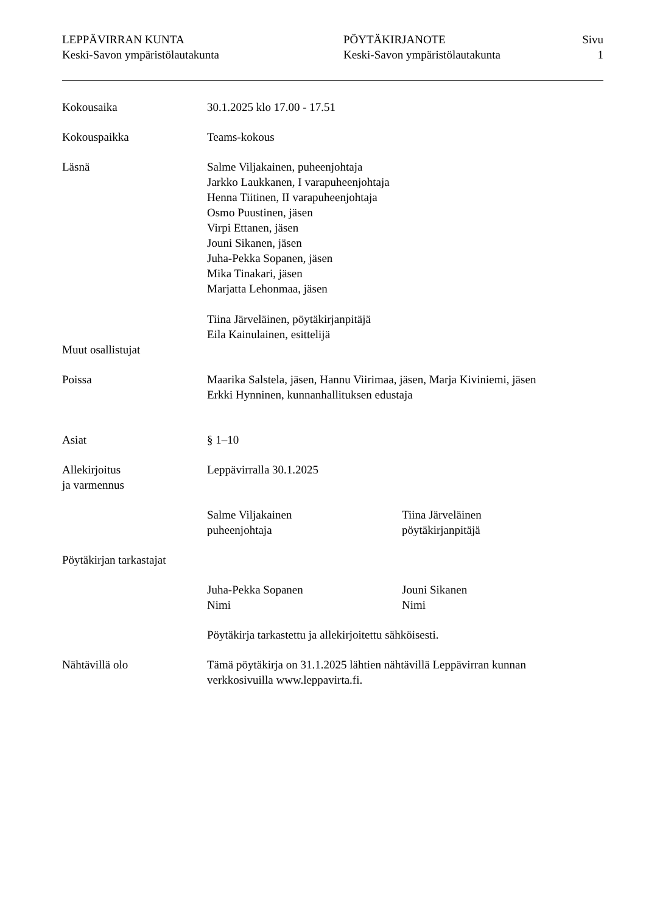LEPPÄVIRRAN KUNTA
Keski-Savon ympäristölautakunta
PÖYTÄKIRJANOTE
Keski-Savon ympäristölautakunta
Sivu
1
Kokousaika 30.1.2025 klo 17.00 - 17.51
Kokouspaikka Teams-kokous
Läsnä Salme Viljakainen, puheenjohtaja
Jarkko Laukkanen, I varapuheenjohtaja
Henna Tiitinen, II varapuheenjohtaja
Osmo Puustinen, jäsen
Virpi Ettanen, jäsen
Jouni Sikanen, jäsen
Juha-Pekka Sopanen, jäsen
Mika Tinakari, jäsen
Marjatta Lehonmaa, jäsen
Tiina Järveläinen, pöytäkirjanpitäjä
Eila Kainulainen, esittelijä
Muut osallistujat
Poissa Maarika Salstela, jäsen, Hannu Viirimaa, jäsen, Marja Kiviniemi, jäsen
Erkki Hynninen, kunnanhallituksen edustaja
Asiat § 1–10
Allekirjoitus
ja varmennus
Leppävirralla 30.1.2025
Salme Viljakainen
puheenjohtaja
Tiina Järveläinen
pöytäkirjanpitäjä
Pöytäkirjan tarkastajat
Juha-Pekka Sopanen
Nimi
Jouni Sikanen
Nimi
Pöytäkirja tarkastettu ja allekirjoitettu sähköisesti.
Nähtävillä olo Tämä pöytäkirja on 31.1.2025 lähtien nähtävillä Leppävirran kunnan
verkkosivuilla www.leppavirta.fi.